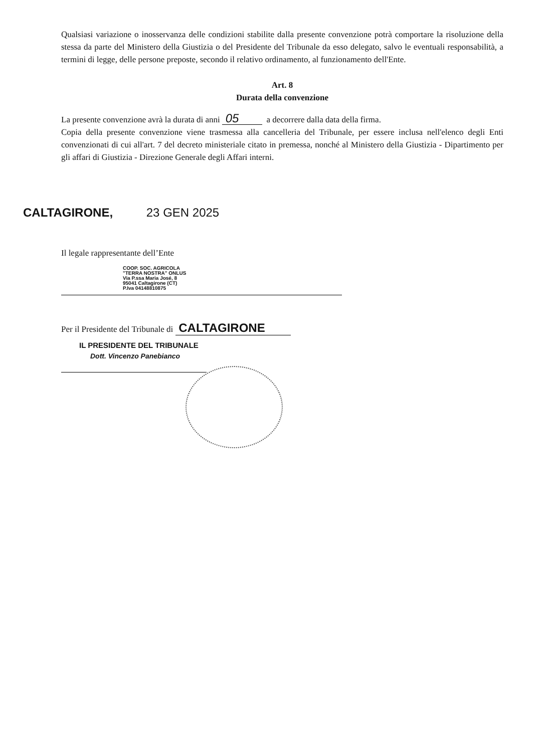Qualsiasi variazione o inosservanza delle condizioni stabilite dalla presente convenzione potrà comportare la risoluzione della stessa da parte del Ministero della Giustizia o del Presidente del Tribunale da esso delegato, salvo le eventuali responsabilità, a termini di legge, delle persone preposte, secondo il relativo ordinamento, al funzionamento dell'Ente.
Art. 8
Durata della convenzione
La presente convenzione avrà la durata di anni 05 a decorrere dalla data della firma.
Copia della presente convenzione viene trasmessa alla cancelleria del Tribunale, per essere inclusa nell'elenco degli Enti convenzionati di cui all'art. 7 del decreto ministeriale citato in premessa, nonché al Ministero della Giustizia - Dipartimento per gli affari di Giustizia - Direzione Generale degli Affari interni.
CALTAGIRONE, 23 GEN 2025
Il legale rappresentante dell’Ente
COOP. SOC. AGRICOLA
"TERRA NOSTRA" ONLUS
Via P.ssa Maria José, 8
95041 Caltagirone (CT)
P.Iva 04148810875
Per il Presidente del Tribunale di CALTAGIRONE
IL PRESIDENTE DEL TRIBUNALE
Dott. Vincenzo Panebianco